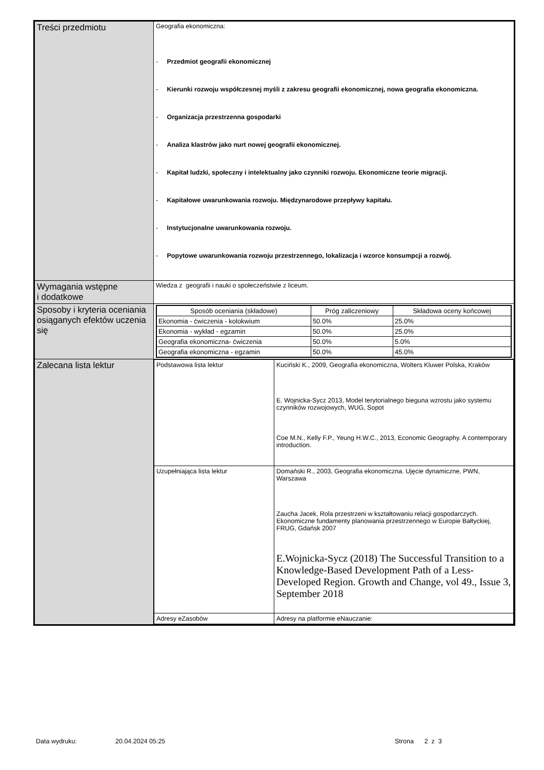| Treści przedmiotu | Geografia ekonomiczna: - Przedmiot geografii ekonomicznej - Kierunki rozwoju współczesnej myśli z zakresu geografii ekonomicznej, nowa geografia ekonomiczna. - Organizacja przestrzenna gospodarki - Analiza klastrów jako nurt nowej geografii ekonomicznej. - Kapitał ludzki, społeczny i intelektualny jako czynniki rozwoju. Ekonomiczne teorie migracji. - Kapitałowe uwarunkowania rozwoju. Międzynarodowe przepływy kapitału. - Instytucjonalne uwarunkowania rozwoju. - Popytowe uwarunkowania rozwoju przestrzennego, lokalizacja i wzorce konsumpcji a rozwój. |
| Wymagania wstępne i dodatkowe | Wiedza z geografii i nauki o społeczeństwie z liceum. |
| Sposoby i kryteria oceniania osiąganych efektów uczenia się | / Sposób oceniania (składowe) / Próg zaliczeniowy / Składowa oceny końcowej / / --- / --- / --- / / Ekonomia - ćwiczenia - kolokwium / 50.0% / 25.0% / / Ekonomia - wykład - egzamin / 50.0% / 25.0% / / Geografia ekonomiczna- ćwiczenia / 50.0% / 5.0% / / Geografia ekonomiczna - egzamin / 50.0% / 45.0% / |
| Zalecana lista lektur | / Podstawowa lista lektur / Kuciński K., 2009, Geografia ekonomiczna, Wolters Kluwer Polska, Kraków E. Wojnicka-Sycz 2013, Model terytorialnego bieguna wzrostu jako systemu czynników rozwojowych, WUG, Sopot Coe M.N., Kelly F.P., Yeung H.W.C., 2013, Economic Geography. A contemporary introduction. / / Uzupełniająca lista lektur / Domański R., 2003, Geografia ekonomiczna. Ujęcie dynamiczne, PWN, Warszawa Zaucha Jacek, Rola przestrzeni w kształtowaniu relacji gospodarczych. Ekonomiczne fundamenty planowania przestrzennego w Europie Bałtyckiej, FRUG, Gdańsk 2007 E.Wojnicka-Sycz (2018) The Successful Transition to a Knowledge-Based Development Path of a Less-Developed Region. Growth and Change, vol 49., Issue 3, September 2018 / / Adresy eZasobów / Adresy na platformie eNauczanie: / |
Data wydruku: 20.04.2024 05:25 Strona 2 z 3